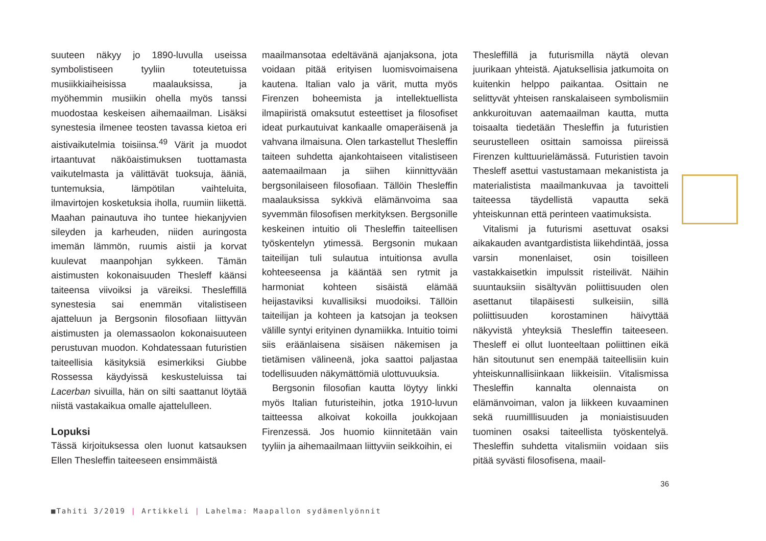suuteen näkyy jo 1890-luvulla useissa symbolistiseen tyyliin toteutetuissa musiikkiaiheisissa maalauksissa, ja myöhemmin musiikin ohella myös tanssi muodostaa keskeisen aihemaailman. Lisäksi synestesia ilmenee teosten tavassa kietoa eri aistivaikutelmia toisiinsa.<sup>49</sup> Värit ja muodot irtaantuvat näköaistimuksen tuottamasta vaikutelmasta ja välittävät tuoksuja, ääniä, tuntemuksia, lämpötilan vaihteluita, ilmavirtojen kosketuksia iholla, ruumiin liikettä. Maahan painautuva iho tuntee hiekanjyvien sileyden ja karheuden, niiden auringosta imemän lämmön, ruumis aistii ja korvat kuulevat maanpohjan sykkeen. Tämän aistimusten kokonaisuuden Thesleff käänsi taiteensa viivoiksi ja väreiksi. Thesleffillä synestesia sai enemmän vitalistiseen ajatteluun ja Bergsonin filosofiaan liittyvän aistimusten ja olemassaolon kokonaisuuteen perustuvan muodon. Kohdatessaan futuristien taiteellisia käsityksiä esimerkiksi Giubbe Rossessa käydyissä keskusteluissa tai Lacerban sivuilla, hän on silti saattanut löytää niistä vastakaikua omalle ajattelulleen.
Lopuksi
Tässä kirjoituksessa olen luonut katsauksen Ellen Thesleffin taiteeseen ensimmäistä
maailmansotaa edeltävänä ajanjaksona, jota voidaan pitää erityisen luomisvoimaisena kautena. Italian valo ja värit, mutta myös Firenzen boheemista ja intellektuellista ilmapiiristä omaksutut esteettiset ja filosofiset ideat purkautuivat kankaalle omaperäisenä ja vahvana ilmaisuna. Olen tarkastellut Thesleffin taiteen suhdetta ajankohtaiseen vitalistiseen aatemaailmaan ja siihen kiinnittyvään bergsonilaiseen filosofiaan. Tällöin Thesleffin maalauksissa sykkivä elämänvoima saa syvemmän filosofisen merkityksen. Bergsonille keskeinen intuitio oli Thesleffin taiteellisen työskentelyn ytimessä. Bergsonin mukaan taiteilijan tuli sulautua intuitionsa avulla kohteeseensa ja kääntää sen rytmit ja harmoniat kohteen sisäistä elämää heijastaviksi kuvallisiksi muodoiksi. Tällöin taiteilijan ja kohteen ja katsojan ja teoksen välille syntyi erityinen dynamiikka. Intuitio toimi siis eräänlaisena sisäisen näkemisen ja tietämisen välineenä, joka saattoi paljastaa todellisuuden näkymättömiä ulottuvuuksia.
Bergsonin filosofian kautta löytyy linkki myös Italian futuristeihin, jotka 1910-luvun taitteessa alkoivat kokoilla joukkojaan Firenzessä. Jos huomio kiinnitetään vain tyyliin ja aihemaailmaan liittyviin seikkoihin, ei
Thesleffillä ja futurismilla näytä olevan juurikaan yhteistä. Ajatuksellisia jatkumoita on kuitenkin helppo paikantaa. Osittain ne selittyvät yhteisen ranskalaiseen symbolismiin ankkuroituvan aatemaailman kautta, mutta toisaalta tiedetään Thesleffin ja futuristien seurustelleen osittain samoissa piireissä Firenzen kulttuurielämässä. Futuristien tavoin Thesleff asettui vastustamaan mekanistista ja materialistista maailmankuvaa ja tavoitteli taiteessa täydellistä vapautta sekä yhteiskunnan että perinteen vaatimuksista.
Vitalismi ja futurismi asettuvat osaksi aikakauden avantgardistista liikehdintää, jossa varsin monenlaiset, osin toisilleen vastakkaisetkin impulssit risteilivät. Näihin suuntauksiin sisältyvän poliittisuuden olen asettanut tilapäisesti sulkeisiin, sillä poliittisuuden korostaminen häivyttää näkyvistä yhteyksiä Thesleffin taiteeseen. Thesleff ei ollut luonteeltaan poliittinen eikä hän sitoutunut sen enempää taiteellisiin kuin yhteiskunnallisiinkaan liikkeisiin. Vitalismissa Thesleffin kannalta olennaista on elämänvoiman, valon ja liikkeen kuvaaminen sekä ruumilllisuuden ja moniaistisuuden tuominen osaksi taiteellista työskentelyä. Thesleffin suhdetta vitalismiin voidaan siis pitää syvästi filosofisena, maail-
36
■Tahiti 3/2019 | Artikkeli | Lahelma: Maapallon sydämenlyönnit